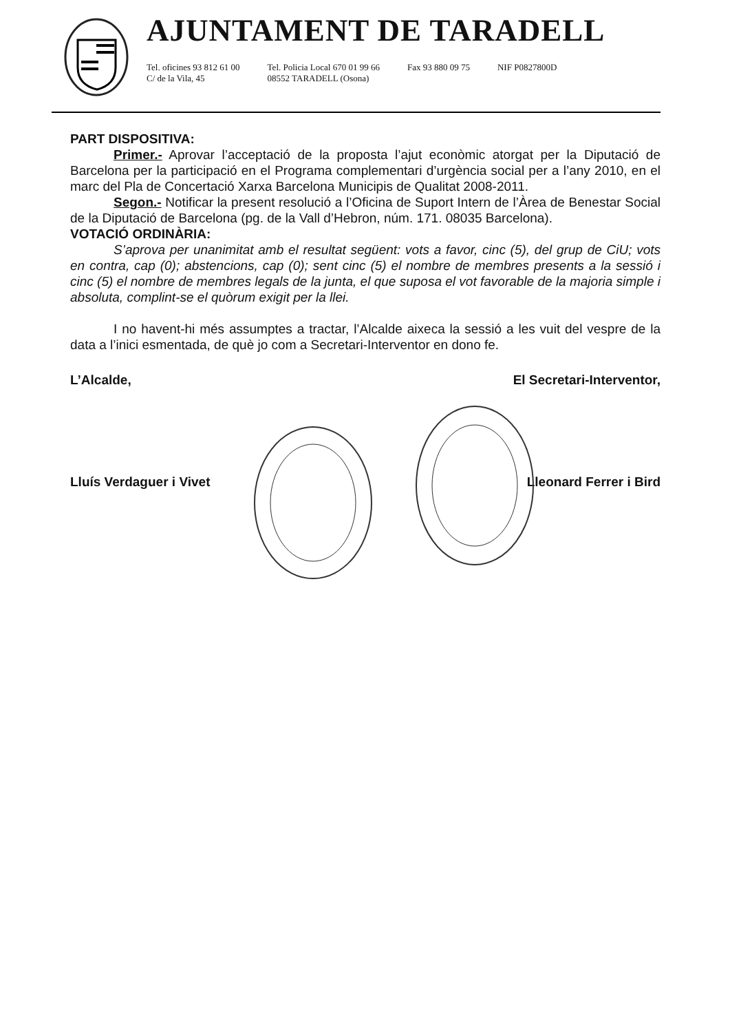AJUNTAMENT DE TARADELL
Tel. oficines 93 812 61 00
C/ de la Vila, 45
Tel. Policia Local 670 01 99 66
08552 TARADELL (Osona)
Fax 93 880 09 75 NIF P0827800D
PART DISPOSITIVA:
Primer.- Aprovar l’acceptació de la proposta l’ajut econòmic atorgat per la Diputació de Barcelona per la participació en el Programa complementari d’urgència social per a l’any 2010, en el marc del Pla de Concertació Xarxa Barcelona Municipis de Qualitat 2008-2011.
Segon.- Notificar la present resolució a l’Oficina de Suport Intern de l’Àrea de Benestar Social de la Diputació de Barcelona (pg. de la Vall d’Hebron, núm. 171. 08035 Barcelona).
VOTACIÓ ORDINÀRIA:
S’aprova per unanimitat amb el resultat següent: vots a favor, cinc (5), del grup de CiU; vots en contra, cap (0); abstencions, cap (0); sent cinc (5) el nombre de membres presents a la sessió i cinc (5) el nombre de membres legals de la junta, el que suposa el vot favorable de la majoria simple i absoluta, complint-se el quòrum exigit per la llei.
I no havent-hi més assumptes a tractar, l’Alcalde aixeca la sessió a les vuit del vespre de la data a l’inici esmentada, de què jo com a Secretari-Interventor en dono fe.
L’Alcalde, El Secretari-Interventor,
Lluís Verdaguer i Vivet Lleonard Ferrer i Bird